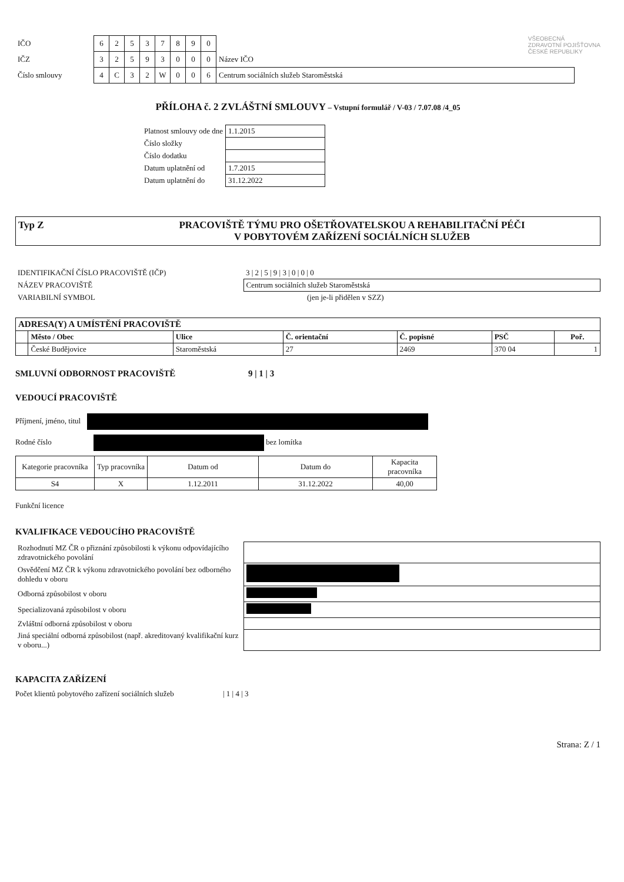| IČO | 6 | 2 | 5 | 3 | 7 | 8 | 9 | 0 | |
| IČZ | 3 | 2 | 5 | 9 | 3 | 0 | 0 | 0 | Název IČO |
| Číslo smlouvy | 4 | C | 3 | 2 | W | 0 | 0 | 6 | Centrum sociálních služeb Staroměstská |
VŠEOBECNÁ
ZDRAVOTNÍ POJIŠŤOVNA
ČESKÉ REPUBLIKY
PŘÍLOHA č. 2 ZVLÁŠTNÍ SMLOUVY – Vstupní formulář / V-03 / 7.07.08 /4_05
| Platnost smlouvy ode dne | 1.1.2015 |
| Číslo složky | |
| Číslo dodatku | |
| Datum uplatnění od | 1.7.2015 |
| Datum uplatnění do | 31.12.2022 |
Typ Z PRACOVIŠTĚ TÝMU PRO OŠETŘOVATELSKOU A REHABILITAČNÍ PÉČI
V POBYTOVÉM ZAŘÍZENÍ SOCIÁLNÍCH SLUŽEB
| IDENTIFIKAČNÍ ČÍSLO PRACOVIŠTĚ (IČP) | 3 / 2 / 5 / 9 / 3 / 0 / 0 / 0 |
| NÁZEV PRACOVIŠTĚ | Centrum sociálních služeb Staroměstská |
| VARIABILNÍ SYMBOL | (jen je-li přidělen v SZZ) |
| ADRESA(Y) A UMÍSTĚNÍ PRACOVIŠTĚ | | | | | | |
| --- | --- | --- | --- | --- | --- | --- |
| | Město / Obec | Ulice | Č. orientační | Č. popisné | PSČ | Poř. |
| | České Budějovice | Staroměstská | 27 | 2469 | 370 04 | 1 |
SMLUVNÍ ODBORNOST PRACOVIŠTĚ 9 | 1 | 3
VEDOUCÍ PRACOVIŠTĚ
Příjmení, jméno, titul
Rodné číslo bez lomítka
| Kategorie pracovníka | Typ pracovníka | Datum od | Datum do | Kapacita pracovníka |
| S4 | X | 1.12.2011 | 31.12.2022 | 40,00 |
Funkční licence
KVALIFIKACE VEDOUCÍHO PRACOVIŠTĚ
| Rozhodnutí MZ ČR o přiznání způsobilosti k výkonu odpovídajícího zdravotnického povolání | |
| Osvědčení MZ ČR k výkonu zdravotnického povolání bez odborného dohledu v oboru | |
| Odborná způsobilost v oboru | |
| Specializovaná způsobilost v oboru | |
| Zvláštní odborná způsobilost v oboru | |
| Jiná speciální odborná způsobilost (např. akreditovaný kvalifikační kurz v oboru...) | |
KAPACITA ZAŘÍZENÍ
Počet klientů pobytového zařízení sociálních služeb | 1 | 4 | 3
Strana: Z / 1